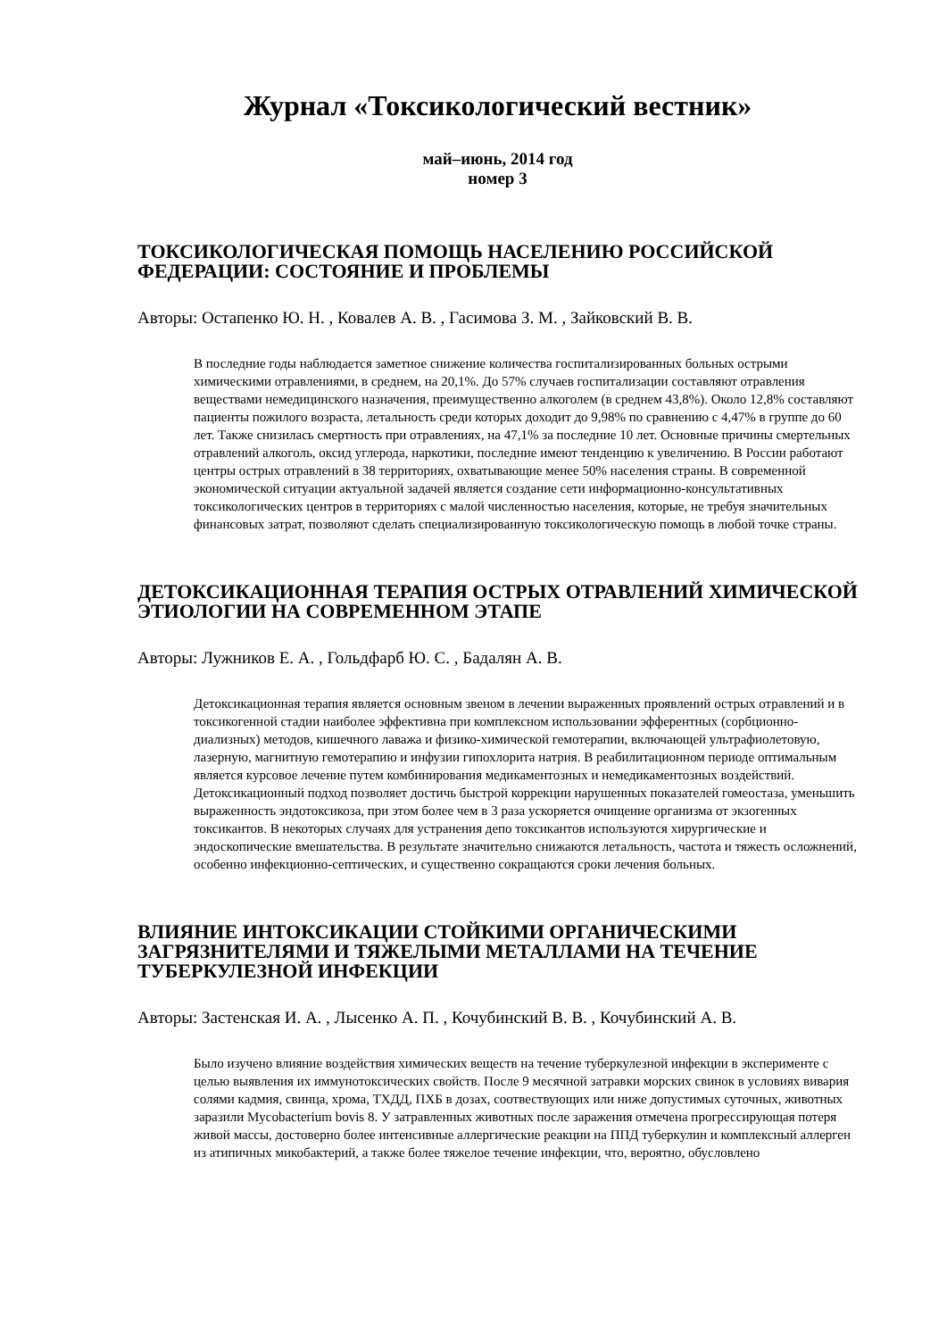Журнал «Токсикологический вестник»
май–июнь, 2014 год
номер 3
ТОКСИКОЛОГИЧЕСКАЯ ПОМОЩЬ НАСЕЛЕНИЮ РОССИЙСКОЙ ФЕДЕРАЦИИ: СОСТОЯНИЕ И ПРОБЛЕМЫ
Авторы: Остапенко Ю. Н. , Ковалев А. В. , Гасимова З. М. , Зайковский В. В.
В последние годы наблюдается заметное снижение количества госпитализированных больных острыми химическими отравлениями, в среднем, на 20,1%. До 57% случаев госпитализации составляют отравления веществами немедицинского назначения, преимущественно алкоголем (в среднем 43,8%). Около 12,8% составляют пациенты пожилого возраста, летальность среди которых доходит до 9,98% по сравнению с 4,47% в группе до 60 лет. Также снизилась смертность при отравлениях, на 47,1% за последние 10 лет. Основные причины смертельных отравлений алкоголь, оксид углерода, наркотики, последние имеют тенденцию к увеличению. В России работают центры острых отравлений в 38 территориях, охватывающие менее 50% населения страны. В современной экономической ситуации актуальной задачей является создание сети информационно-консультативных токсикологических центров в территориях с малой численностью населения, которые, не требуя значительных финансовых затрат, позволяют сделать специализированную токсикологическую помощь в любой точке страны.
ДЕТОКСИКАЦИОННАЯ ТЕРАПИЯ ОСТРЫХ ОТРАВЛЕНИЙ ХИМИЧЕСКОЙ ЭТИОЛОГИИ НА СОВРЕМЕННОМ ЭТАПЕ
Авторы: Лужников Е. А. , Гольдфарб Ю. С. , Бадалян А. В.
Детоксикационная терапия является основным звеном в лечении выраженных проявлений острых отравлений и в токсикогенной стадии наиболее эффективна при комплексном использовании эфферентных (сорбционно-диализных) методов, кишечного лаважа и физико-химической гемотерапии, включающей ультрафиолетовую, лазерную, магнитную гемотерапию и инфузии гипохлорита натрия. В реабилитационном периоде оптимальным является курсовое лечение путем комбинирования медикаментозных и немедикаментозных воздействий. Детоксикационный подход позволяет достичь быстрой коррекции нарушенных показателей гомеостаза, уменьшить выраженность эндотоксикоза, при этом более чем в 3 раза ускоряется очищение организма от экзогенных токсикантов. В некоторых случаях для устранения депо токсикантов используются хирургические и эндоскопические вмешательства. В результате значительно снижаются летальность, частота и тяжесть осложнений, особенно инфекционно-септических, и существенно сокращаются сроки лечения больных.
ВЛИЯНИЕ ИНТОКСИКАЦИИ СТОЙКИМИ ОРГАНИЧЕСКИМИ ЗАГРЯЗНИТЕЛЯМИ И ТЯЖЕЛЫМИ МЕТАЛЛАМИ НА ТЕЧЕНИЕ ТУБЕРКУЛЕЗНОЙ ИНФЕКЦИИ
Авторы: Застенская И. А. , Лысенко А. П. , Кочубинский В. В. , Кочубинский А. В.
Было изучено влияние воздействия химических веществ на течение туберкулезной инфекции в эксперименте с целью выявления их иммунотоксических свойств. После 9 месячной затравки морских свинок в условиях вивария солями кадмия, свинца, хрома, ТХДД, ПХБ в дозах, соотвествующих или ниже допустимых суточных, животных заразили Mycobacterium bovis 8. У затравленных животных после заражения отмечена прогрессирующая потеря живой массы, достоверно более интенсивные аллергические реакции на ППД туберкулин и комплексный аллерген из атипичных микобактерий, а также более тяжелое течение инфекции, что, вероятно, обусловлено